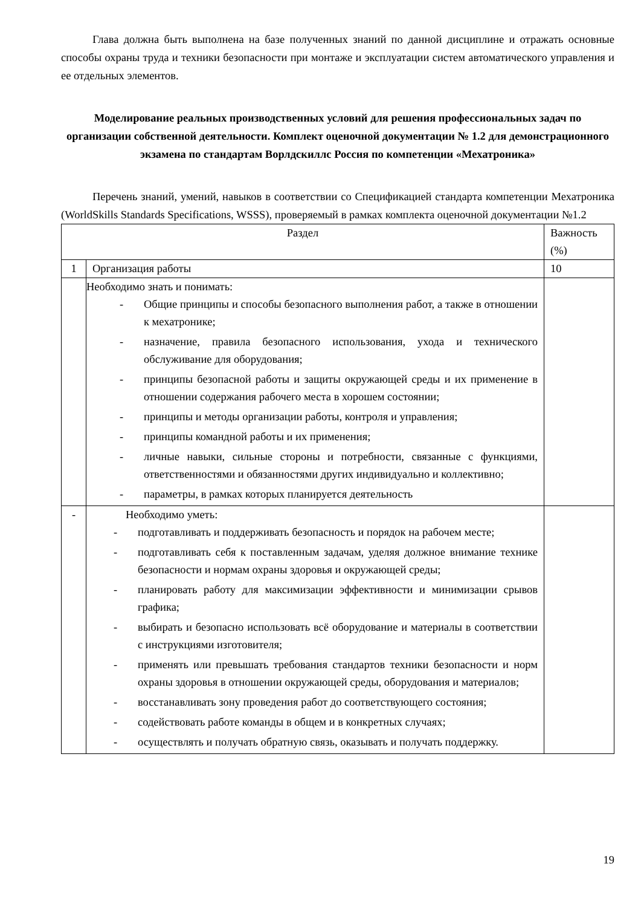Глава должна быть выполнена на базе полученных знаний по данной дисциплине и отражать основные способы охраны труда и техники безопасности при монтаже и эксплуатации систем автоматического управления и ее отдельных элементов.
Моделирование реальных производственных условий для решения профессиональных задач по организации собственной деятельности. Комплект оценочной документации № 1.2 для демонстрационного экзамена по стандартам Ворлдскиллс Россия по компетенции «Мехатроника»
Перечень знаний, умений, навыков в соответствии со Спецификацией стандарта компетенции Мехатроника (WorldSkills Standards Specifications, WSSS), проверяемый в рамках комплекта оценочной документации №1.2
| Раздел | | Важность (%) |
| 1 | Организация работы | 10 |
| | Необходимо знать и понимать: - Общие принципы и способы безопасного выполнения работ, а также в отношении к мехатронике; - назначение, правила безопасного использования, ухода и технического обслуживание для оборудования; - принципы безопасной работы и защиты окружающей среды и их применение в отношении содержания рабочего места в хорошем состоянии; - принципы и методы организации работы, контроля и управления; - принципы командной работы и их применения; - личные навыки, сильные стороны и потребности, связанные с функциями, ответственностями и обязанностями других индивидуально и коллективно; - параметры, в рамках которых планируется деятельность | |
| - | Необходимо уметь: - подготавливать и поддерживать безопасность и порядок на рабочем месте; - подготавливать себя к поставленным задачам, уделяя должное внимание технике безопасности и нормам охраны здоровья и окружающей среды; - планировать работу для максимизации эффективности и минимизации срывов графика; - выбирать и безопасно использовать всё оборудование и материалы в соответствии с инструкциями изготовителя; - применять или превышать требования стандартов техники безопасности и норм охраны здоровья в отношении окружающей среды, оборудования и материалов; - восстанавливать зону проведения работ до соответствующего состояния; - содействовать работе команды в общем и в конкретных случаях; - осуществлять и получать обратную связь, оказывать и получать поддержку. | |
19